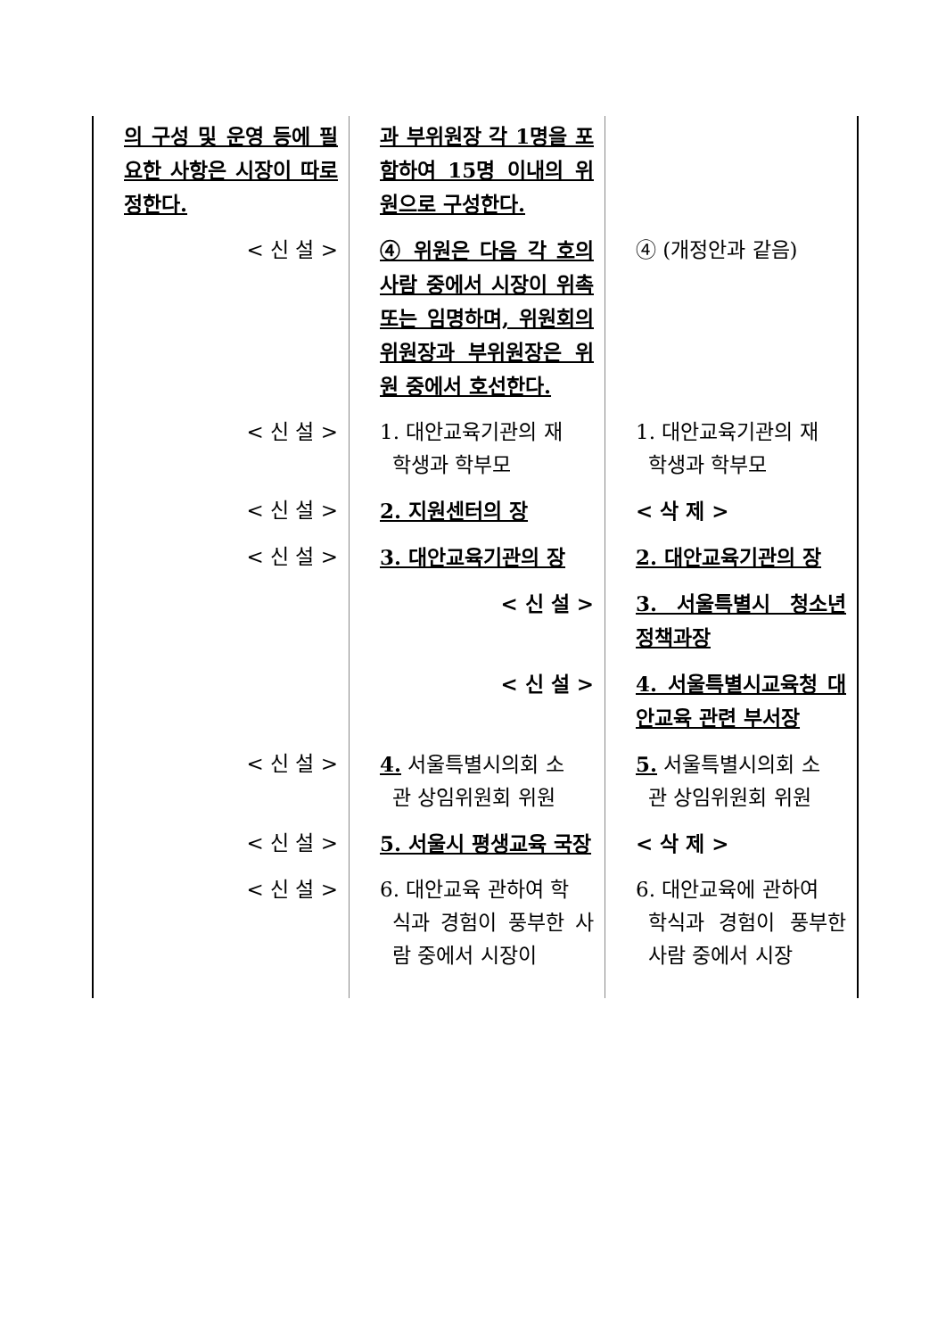| 의 구성 및 운영 등에 필요한 사항은 시장이 따로 정한다. | 과 부위원장 각 1명을 포함하여 15명 이내의 위원으로 구성한다. | |
| < 신 설 > | ④ 위원은 다음 각 호의 사람 중에서 시장이 위촉 또는 임명하며, 위원회의 위원장과 부위원장은 위원 중에서 호선한다. | ④ (개정안과 같음) |
| < 신 설 > | 1. 대안교육기관의 재 학생과 학부모 | 1. 대안교육기관의 재 학생과 학부모 |
| < 신 설 > | 2. 지원센터의 장 | < 삭 제 > |
| < 신 설 > | 3. 대안교육기관의 장 | 2. 대안교육기관의 장 |
| | < 신 설 > | 3. 서울특별시 청소년 정책과장 |
| | < 신 설 > | 4. 서울특별시교육청 대안교육 관련 부서장 |
| < 신 설 > | 4. 서울특별시의회 소 관 상임위원회 위원 | 5. 서울특별시의회 소 관 상임위원회 위원 |
| < 신 설 > | 5. 서울시 평생교육 국장 | < 삭 제 > |
| < 신 설 > | 6. 대안교육 관하여 학 식과 경험이 풍부한 사람 중에서 시장이 | 6. 대안교육에 관하여 학식과 경험이 풍부한 사람 중에서 시장 |